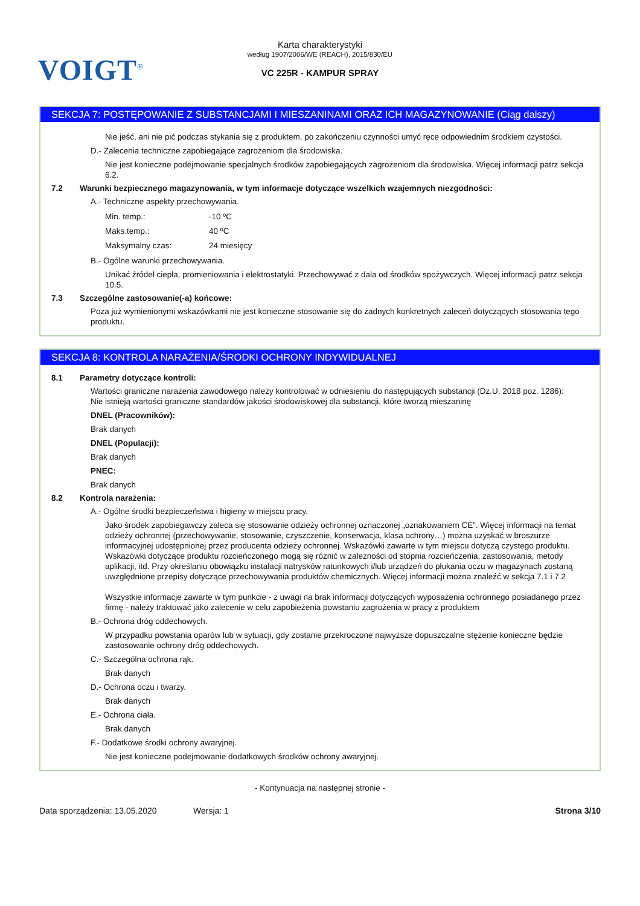VOIGT<sup>®</sup>
Karta charakterystyki
według 1907/2006/WE (REACH), 2015/830/EU
VC 225R - KAMPUR SPRAY
SEKCJA 7: POSTĘPOWANIE Z SUBSTANCJAMI I MIESZANINAMI ORAZ ICH MAGAZYNOWANIE (Ciąg dalszy)
Nie jeść, ani nie pić podczas stykania się z produktem, po zakończeniu czynności umyć ręce odpowiednim środkiem czystości.
D.- Zalecenia techniczne zapobiegające zagrożeniom dla środowiska.
Nie jest konieczne podejmowanie specjalnych środków zapobiegających zagrożeniom dla środowiska. Więcej informacji patrz sekcja 6.2.
7.2 Warunki bezpiecznego magazynowania, w tym informacje dotyczące wszelkich wzajemnych niezgodności:
A.- Techniczne aspekty przechowywania.
Min. temp.: -10 ºC
Maks.temp.: 40 ºC
Maksymalny czas: 24 miesięcy
B.- Ogólne warunki przechowywania.
Unikać źródeł ciepła, promieniowania i elektrostatyki. Przechowywać z dala od środków spożywczych. Więcej informacji patrz sekcja 10.5.
7.3 Szczególne zastosowanie(-a) końcowe:
Poza już wymienionymi wskazówkami nie jest konieczne stosowanie się do żadnych konkretnych zaleceń dotyczących stosowania tego produktu.
SEKCJA 8: KONTROLA NARAŻENIA/ŚRODKI OCHRONY INDYWIDUALNEJ
8.1 Parametry dotyczące kontroli:
Wartości graniczne narażenia zawodowego należy kontrolować w odniesieniu do następujących substancji (Dz.U. 2018 poz. 1286):
Nie istnieją wartości graniczne standardów jakości środowiskowej dla substancji, które tworzą mieszaninę
DNEL (Pracowników):
Brak danych
DNEL (Populacji):
Brak danych
PNEC:
Brak danych
8.2 Kontrola narażenia:
A.- Ogólne środki bezpieczeństwa i higieny w miejscu pracy.
Jako środek zapobiegawczy zaleca się stosowanie odzieży ochronnej oznaczonej „oznakowaniem CE”. Więcej informacji na temat odzieży ochronnej (przechowywanie, stosowanie, czyszczenie, konserwacja, klasa ochrony…) można uzyskać w broszurze informacyjnej udostępnionej przez producenta odzieży ochronnej. Wskazówki zawarte w tym miejscu dotyczą czystego produktu. Wskazówki dotyczące produktu rozcieńczonego mogą się różnić w zależności od stopnia rozcieńczenia, zastosowania, metody aplikacji, itd. Przy określaniu obowiązku instalacji natrysków ratunkowych i/lub urządzeń do płukania oczu w magazynach zostaną uwzględnione przepisy dotyczące przechowywania produktów chemicznych. Więcej informacji można znaleźć w sekcja 7.1 i 7.2
Wszystkie informacje zawarte w tym punkcie - z uwagi na brak informacji dotyczących wyposażenia ochronnego posiadanego przez firmę - należy traktować jako zalecenie w celu zapobieżenia powstaniu zagrożenia w pracy z produktem
B.- Ochrona dróg oddechowych.
W przypadku powstania oparów lub w sytuacji, gdy zostanie przekroczone najwyższe dopuszczalne stężenie konieczne będzie zastosowanie ochrony dróg oddechowych.
C.- Szczególna ochrona rąk.
Brak danych
D.- Ochrona oczu i twarzy.
Brak danych
E.- Ochrona ciała.
Brak danych
F.- Dodatkowe środki ochrony awaryjnej.
Nie jest konieczne podejmowanie dodatkowych środków ochrony awaryjnej.
- Kontynuacja na następnej stronie -
Data sporządzenia: 13.05.2020 Wersja: 1 Strona 3/10